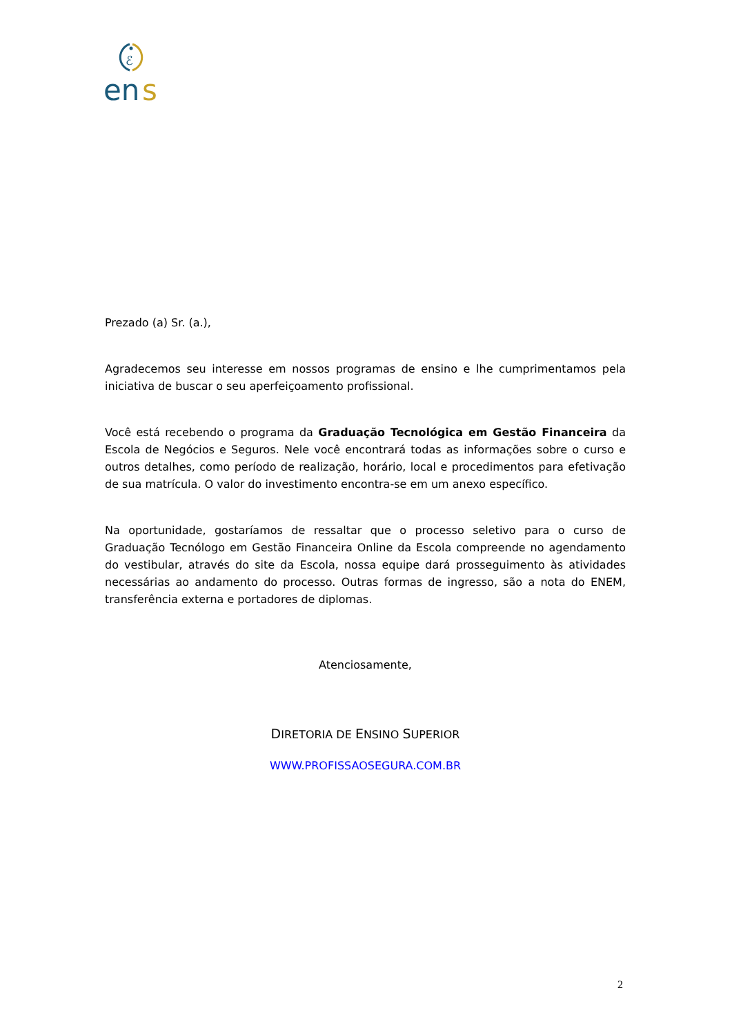ℰ
en
s
Prezado (a) Sr. (a.),
Agradecemos seu interesse em nossos programas de ensino e lhe cumprimentamos pela iniciativa de buscar o seu aperfeiçoamento profissional.
Você está recebendo o programa da Graduação Tecnológica em Gestão Financeira da Escola de Negócios e Seguros. Nele você encontrará todas as informações sobre o curso e outros detalhes, como período de realização, horário, local e procedimentos para efetivação de sua matrícula. O valor do investimento encontra-se em um anexo específico.
Na oportunidade, gostaríamos de ressaltar que o processo seletivo para o curso de Graduação Tecnólogo em Gestão Financeira Online da Escola compreende no agendamento do vestibular, através do site da Escola, nossa equipe dará prosseguimento às atividades necessárias ao andamento do processo. Outras formas de ingresso, são a nota do ENEM, transferência externa e portadores de diplomas.
Atenciosamente,
DIRETORIA DE ENSINO SUPERIOR
WWW.PROFISSAOSEGURA.COM.BR
2